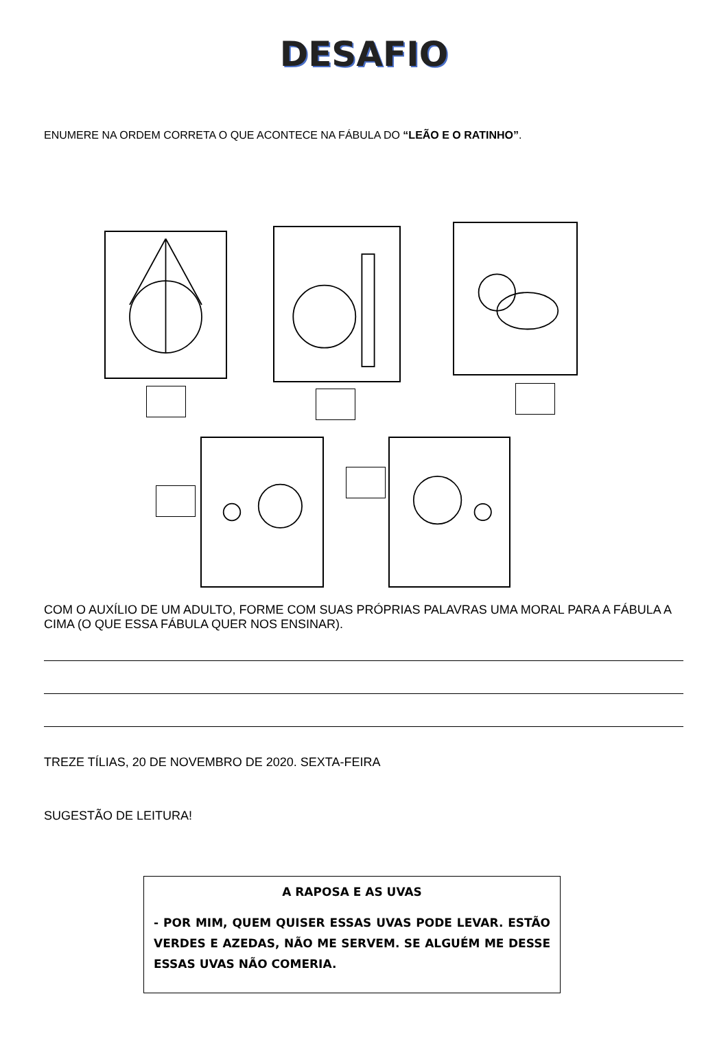DESAFIO
ENUMERE NA ORDEM CORRETA O QUE ACONTECE NA FÁBULA DO “LEÃO E O RATINHO”.
COM O AUXÍLIO DE UM ADULTO, FORME COM SUAS PRÓPRIAS PALAVRAS UMA MORAL PARA A FÁBULA A CIMA (O QUE ESSA FÁBULA QUER NOS ENSINAR).
TREZE TÍLIAS, 20 DE NOVEMBRO DE 2020. SEXTA-FEIRA
SUGESTÃO DE LEITURA!
A RAPOSA E AS UVAS
- POR MIM, QUEM QUISER ESSAS UVAS PODE LEVAR. ESTÃO VERDES E AZEDAS, NÃO ME SERVEM. SE ALGUÉM ME DESSE ESSAS UVAS NÃO COMERIA.